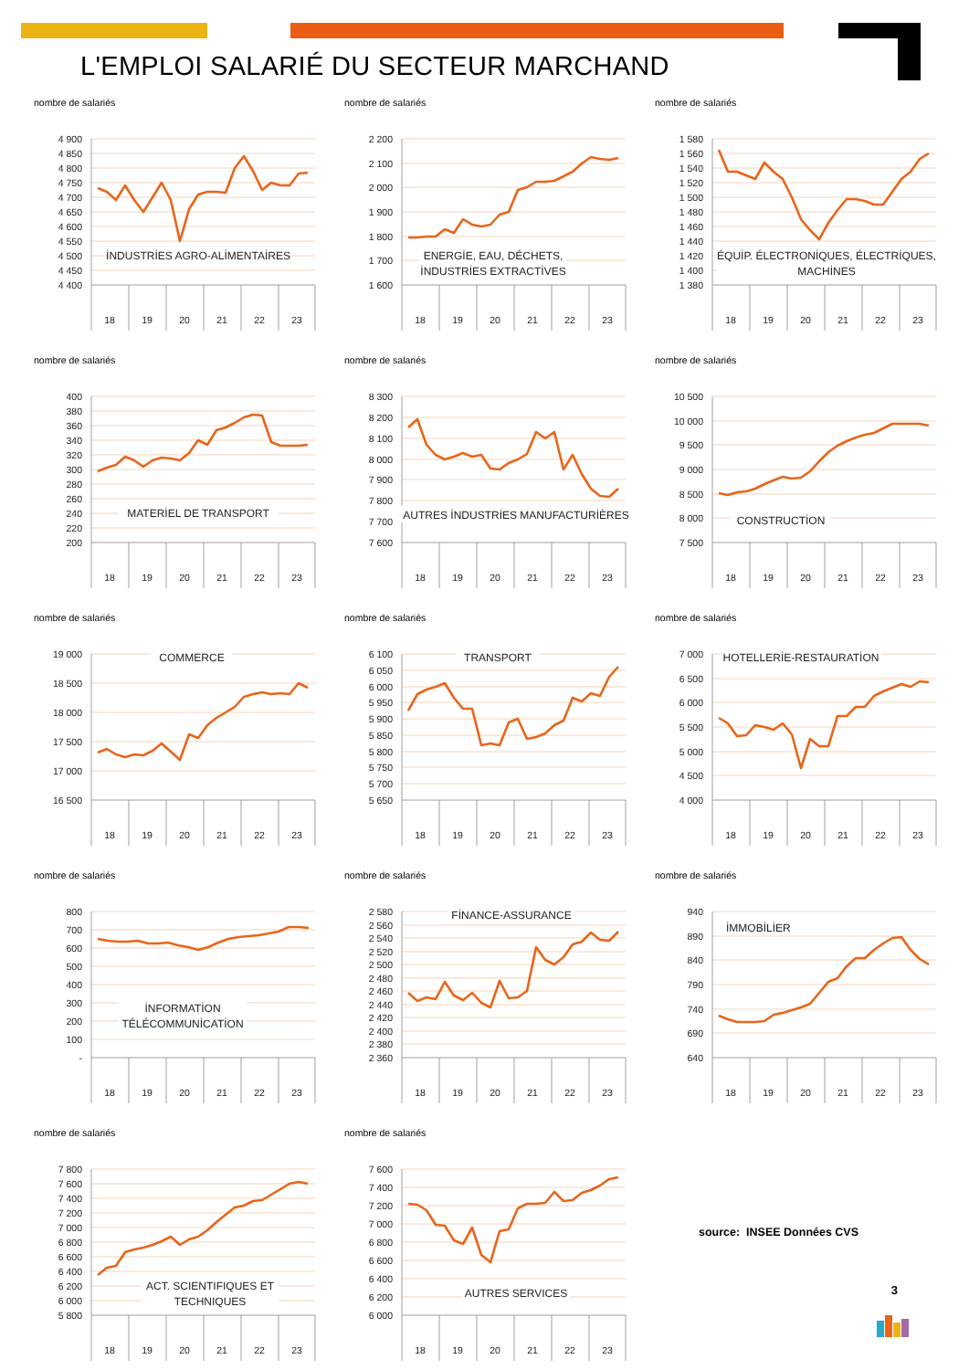L'EMPLOI SALARIÉ DU SECTEUR MARCHAND
nombre de salariés
4 900
4 850
4 800
4 750
4 700
4 650
4 600
4 550
4 500
4 450
4 400
İNDUSTRİES AGRO-ALİMENTAİRES
18
19
20
21
22
23
nombre de salariés
2 200
2 100
2 000
1 900
1 800
1 700
1 600
ENERGİE, EAU, DÉCHETS,
İNDUSTRİES EXTRACTİVES
18
19
20
21
22
23
nombre de salariés
1 580
1 560
1 540
1 520
1 500
1 480
1 460
1 440
1 420
1 400
1 380
ÉQUİP. ÉLECTRONİQUES, ÉLECTRİQUES,
MACHİNES
18
19
20
21
22
23
nombre de salariés
400
380
360
340
320
300
280
260
240
220
200
MATERİEL DE TRANSPORT
18
19
20
21
22
23
nombre de salariés
8 300
8 200
8 100
8 000
7 900
7 800
7 700
7 600
AUTRES İNDUSTRİES MANUFACTURİÈRES
18
19
20
21
22
23
nombre de salariés
10 500
10 000
9 500
9 000
8 500
8 000
7 500
CONSTRUCTİON
18
19
20
21
22
23
nombre de salariés
19 000
18 500
18 000
17 500
17 000
16 500
COMMERCE
18
19
20
21
22
23
nombre de salariés
6 100
6 050
6 000
5 950
5 900
5 850
5 800
5 750
5 700
5 650
TRANSPORT
18
19
20
21
22
23
nombre de salariés
7 000
6 500
6 000
5 500
5 000
4 500
4 000
HOTELLERİE-RESTAURATİON
18
19
20
21
22
23
nombre de salariés
800
700
600
500
400
300
200
100
-
İNFORMATİON
TÉLÉCOMMUNİCATİON
18
19
20
21
22
23
nombre de salariés
2 580
2 560
2 540
2 520
2 500
2 480
2 460
2 440
2 420
2 400
2 380
2 360
FİNANCE-ASSURANCE
18
19
20
21
22
23
nombre de salariés
940
890
840
790
740
690
640
İMMOBİLİER
18
19
20
21
22
23
nombre de salariés
7 800
7 600
7 400
7 200
7 000
6 800
6 600
6 400
6 200
6 000
5 800
ACT. SCIENTIFIQUES ET
TECHNIQUES
18
19
20
21
22
23
nombre de salariés
7 600
7 400
7 200
7 000
6 800
6 600
6 400
6 200
6 000
AUTRES SERVICES
18
19
20
21
22
23
source: INSEE Données CVS
3